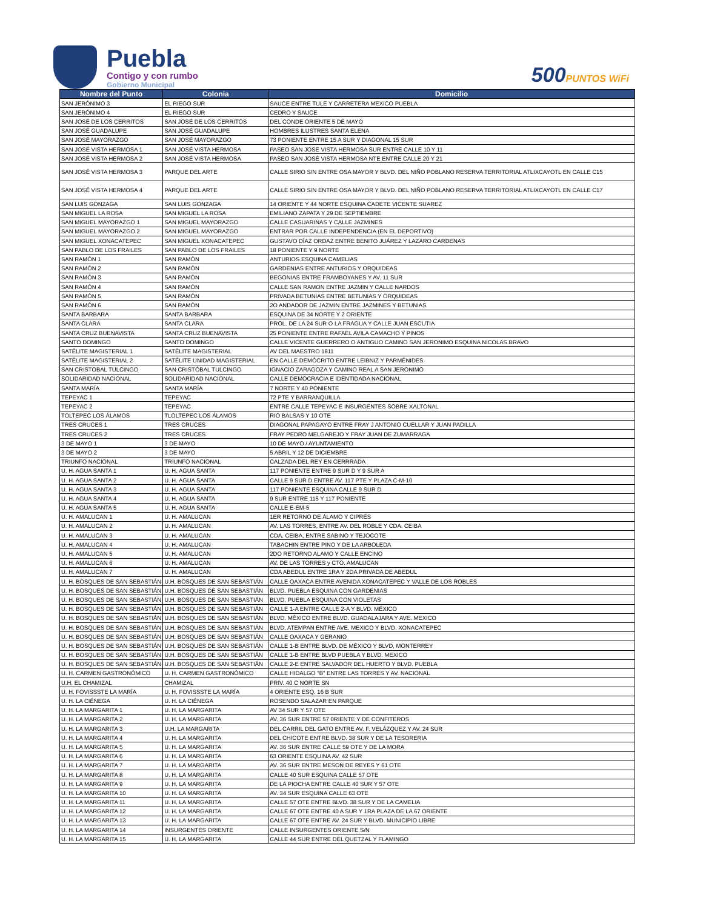Puebla
Contigo y con rumbo
Gobierno Municipal
500PUNTOS WiFi
| Nombre del Punto | Colonia | Domicilio |
| --- | --- | --- |
| SAN JERÓNIMO 3 | EL RIEGO SUR | SAUCE ENTRE TULE Y CARRETERA MEXICO PUEBLA |
| SAN JERÓNIMO 4 | EL RIEGO SUR | CEDRO Y SAUCE |
| SAN JOSÉ DE LOS CERRITOS | SAN JOSÉ DE LOS CERRITOS | DEL CONDE ORIENTE 5 DE MAYO |
| SAN JOSÉ GUADALUPE | SAN JOSÉ GUADALUPE | HOMBRES ILUSTRES SANTA ELENA |
| SAN JOSÉ MAYORAZGO | SAN JOSÉ MAYORAZGO | 73 PONIENTE ENTRE 15 A SUR Y DIAGONAL 15 SUR |
| SAN JOSÉ VISTA HERMOSA 1 | SAN JOSÉ VISTA HERMOSA | PASEO SAN JOSE VISTA HERMOSA SUR ENTRE CALLE 10 Y 11 |
| SAN JOSÉ VISTA HERMOSA 2 | SAN JOSÉ VISTA HERMOSA | PASEO SAN JOSÉ VISTA HERMOSA NTE ENTRE CALLE 20 Y 21 |
| SAN JOSÉ VISTA HERMOSA 3 | PARQUE DEL ARTE | CALLE SIRIO S/N ENTRE OSA MAYOR Y BLVD. DEL NIÑO POBLANO RESERVA TERRITORIAL ATLIXCAYOTL EN CALLE C15 |
| SAN JOSÉ VISTA HERMOSA 4 | PARQUE DEL ARTE | CALLE SIRIO S/N ENTRE OSA MAYOR Y BLVD. DEL NIÑO POBLANO RESERVA TERRITORIAL ATLIXCAYOTL EN CALLE C17 |
| SAN LUIS GONZAGA | SAN LUIS GONZAGA | 14 ORIENTE Y 44 NORTE ESQUINA CADETE VICENTE SUAREZ |
| SAN MIGUEL LA ROSA | SAN MIGUEL LA ROSA | EMILIANO ZAPATA Y 29 DE SEPTIEMBRE |
| SAN MIGUEL MAYORAZGO 1 | SAN MIGUEL MAYORAZGO | CALLE CASUARINAS Y CALLE JAZMINES |
| SAN MIGUEL MAYORAZGO 2 | SAN MIGUEL MAYORAZGO | ENTRAR POR CALLE INDEPENDENCIA (EN EL DEPORTIVO) |
| SAN MIGUEL XONACATEPEC | SAN MIGUEL XONACATEPEC | GUSTAVO DÍAZ ORDAZ ENTRE BENITO JUÁREZ Y LAZARO CARDENAS |
| SAN PABLO DE LOS FRAILES | SAN PABLO DE LOS FRAILES | 18 PONIENTE Y 9 NORTE |
| SAN RAMÓN 1 | SAN RAMÓN | ANTURIOS ESQUINA CAMELIAS |
| SAN RAMÓN 2 | SAN RAMÓN | GARDENIAS ENTRE ANTURIOS Y ORQUIDEAS |
| SAN RAMÓN 3 | SAN RAMÓN | BEGONIAS ENTRE FRAMBOYANES Y AV. 11 SUR |
| SAN RAMÓN 4 | SAN RAMÓN | CALLE SAN RAMON ENTRE JAZMIN Y CALLE NARDOS |
| SAN RAMÓN 5 | SAN RAMÓN | PRIVADA BETUNIAS ENTRE BETUNIAS Y ORQUIDEAS |
| SAN RAMÓN 6 | SAN RAMÓN | 2O ANDADOR DE JAZMIN ENTRE JAZMINES Y BETUNIAS |
| SANTA BARBARA | SANTA BARBARA | ESQUINA DE 34 NORTE Y 2 ORIENTE |
| SANTA CLARA | SANTA CLARA | PROL. DE LA 24 SUR O LA FRAGUA Y CALLE JUAN ESCUTIA |
| SANTA CRUZ BUENAVISTA | SANTA CRUZ BUENAVISTA | 25 PONIENTE ENTRE RAFAEL AVILA CAMACHO Y PINOS |
| SANTO DOMINGO | SANTO DOMINGO | CALLE VICENTE GUERRERO O ANTIGUO CAMINO SAN JERONIMO ESQUINA NICOLAS BRAVO |
| SATÉLITE MAGISTERIAL 1 | SATÉLITE MAGISTERIAL | AV DEL MAESTRO 1811 |
| SATÉLITE MAGISTERIAL 2 | SATÉLITE UNIDAD MAGISTERIAL | EN CALLE DEMÓCRITO ENTRE LEIBNIZ Y PARMÉNIDES |
| SAN CRISTOBAL TULCINGO | SAN CRISTÓBAL TULCINGO | IGNACIO ZARAGOZA Y CAMINO REAL A SAN JERONIMO |
| SOLIDARIDAD NACIONAL | SOLIDARIDAD NACIONAL | CALLE DEMOCRACIA E IDENTIDADA NACIONAL |
| SANTA MARÍA | SANTA MARÍA | 7 NORTE Y 40 PONIENTE |
| TEPEYAC 1 | TEPEYAC | 72 PTE Y BARRANQUILLA |
| TEPEYAC 2 | TEPEYAC | ENTRE CALLE TEPEYAC E INSURGENTES SOBRE XALTONAL |
| TOLTEPEC LOS ÁLAMOS | TLOLTEPEC LOS ÁLAMOS | RIO BALSAS Y 10 OTE |
| TRES CRUCES 1 | TRES CRUCES | DIAGONAL PAPAGAYO ENTRE FRAY J ANTONIO CUELLAR Y JUAN PADILLA |
| TRES CRUCES 2 | TRES CRUCES | FRAY PEDRO MELGAREJO Y FRAY JUAN DE ZUMARRAGA |
| 3 DE MAYO 1 | 3 DE MAYO | 10 DE MAYO / AYUNTAMIENTO |
| 3 DE MAYO 2 | 3 DE MAYO | 5 ABRIL Y 12 DE DICIEMBRE |
| TRIUNFO NACIONAL | TRIUNFO NACIONAL | CALZADA DEL REY EN CERRRADA |
| U. H. AGUA SANTA 1 | U. H. AGUA SANTA | 117 PONIENTE ENTRE 9 SUR D Y 9 SUR A |
| U. H. AGUA SANTA 2 | U. H. AGUA SANTA | CALLE 9 SUR D ENTRE AV. 117 PTE Y PLAZA C-M-10 |
| U. H. AGUA SANTA 3 | U. H. AGUA SANTA | 117 PONIENTE ESQUINA CALLE 9 SUR D |
| U. H. AGUA SANTA 4 | U. H. AGUA SANTA | 9 SUR ENTRE 115 Y 117 PONIENTE |
| U. H. AGUA SANTA 5 | U. H. AGUA SANTA | CALLE E-EM-5 |
| U. H. AMALUCAN 1 | U. H. AMALUCAN | 1ER RETORNO DE ÁLAMO Y CIPRÉS |
| U. H. AMALUCAN 2 | U. H. AMALUCAN | AV. LAS TORRES, ENTRE AV. DEL ROBLE Y CDA. CEIBA |
| U. H. AMALUCAN 3 | U. H. AMALUCAN | CDA. CEIBA, ENTRE SABINO Y TEJOCOTE |
| U. H. AMALUCAN 4 | U. H. AMALUCAN | TABACHIN ENTRE PINO Y DE LA ARBOLEDA |
| U. H. AMALUCAN 5 | U. H. AMALUCAN | 2DO RETORNO ALAMO Y CALLE ENCINO |
| U. H. AMALUCAN 6 | U. H. AMALUCAN | AV. DE LAS TORRES y CTO. AMALUCAN |
| U. H. AMALUCAN 7 | U. H. AMALUCAN | CDA ABEDUL ENTRE 1RA Y 2DA PRIVADA DE ABEDUL |
| U. H. BOSQUES DE SAN SEBASTIÁN | U.H. BOSQUES DE SAN SEBASTIÁN | CALLE OAXACA ENTRE AVENIDA XONACATEPEC Y VALLE DE LOS ROBLES |
| U. H. BOSQUES DE SAN SEBASTIÁN | U.H. BOSQUES DE SAN SEBASTIÁN | BLVD. PUEBLA ESQUINA CON GARDENIAS |
| U. H. BOSQUES DE SAN SEBASTIÁN | U.H. BOSQUES DE SAN SEBASTIÁN | BLVD. PUEBLA ESQUINA CON VIOLETAS |
| U. H. BOSQUES DE SAN SEBASTIÁN | U.H. BOSQUES DE SAN SEBASTIÁN | CALLE 1-A ENTRE CALLE 2-A Y BLVD. MÉXICO |
| U. H. BOSQUES DE SAN SEBASTIÁN | U.H. BOSQUES DE SAN SEBASTIÁN | BLVD. MÉXICO ENTRE BLVD. GUADALAJARA Y AVE. MEXICO |
| U. H. BOSQUES DE SAN SEBASTIÁN | U.H. BOSQUES DE SAN SEBASTIÁN | BLVD. ATEMPAN ENTRE AVE. MEXICO Y BLVD. XONACATEPEC |
| U. H. BOSQUES DE SAN SEBASTIÁN | U.H. BOSQUES DE SAN SEBASTIÁN | CALLE OAXACA Y GERANIO |
| U. H. BOSQUES DE SAN SEBASTIÁN | U.H. BOSQUES DE SAN SEBASTIÁN | CALLE 1-B ENTRE BLVD. DE MÉXICO Y BLVD, MONTERREY |
| U. H. BOSQUES DE SAN SEBASTIÁN | U.H. BOSQUES DE SAN SEBASTIÁN | CALLE 1-B ENTRE BLVD PUEBLA Y BLVD. MEXICO |
| U. H. BOSQUES DE SAN SEBASTIÁN | U.H. BOSQUES DE SAN SEBASTIÁN | CALLE 2-E ENTRE SALVADOR DEL HUERTO Y BLVD. PUEBLA |
| U. H. CARMEN GASTRONÓMICO | U. H. CARMEN GASTRONÓMICO | CALLE HIDALGO "B" ENTRE LAS TORRES Y AV. NACIONAL |
| U.H. EL CHAMIZAL | CHAMIZAL | PRIV. 40 C NORTE SN |
| U. H. FOVISSSTE LA MARÍA | U. H. FOVISSSTE LA MARÍA | 4 ORIENTE ESQ. 16 B SUR |
| U. H. LA CIÉNEGA | U. H. LA CIÉNEGA | ROSENDO SALAZAR EN PARQUE |
| U. H. LA MARGARITA 1 | U. H. LA MARGARITA | AV 34 SUR Y 57 OTE |
| U. H. LA MARGARITA 2 | U. H. LA MARGARITA | AV. 36 SUR ENTRE 57 0RIENTE Y DE CONFITEROS |
| U. H. LA MARGARITA 3 | U.H. LA MARGARITA | DEL CARRIL DEL GATO ENTRE AV. F. VELÁZQUEZ Y AV. 24 SUR |
| U. H. LA MARGARITA 4 | U. H. LA MARGARITA | DEL CHICOTE ENTRE BLVD. 38 SUR Y DE LA TESORERIA |
| U. H. LA MARGARITA 5 | U. H. LA MARGARITA | AV. 36 SUR ENTRE CALLE 59 OTE Y DE LA MORA |
| U. H. LA MARGARITA 6 | U. H. LA MARGARITA | 63 ORIENTE ESQUINA AV. 42 SUR |
| U. H. LA MARGARITA 7 | U. H. LA MARGARITA | AV. 36 SUR ENTRE MESON DE REYES Y 61 OTE |
| U. H. LA MARGARITA 8 | U. H. LA MARGARITA | CALLE 40 SUR ESQUINA CALLE 57 OTE |
| U. H. LA MARGARITA 9 | U. H. LA MARGARITA | DE LA PIOCHA ENTRE CALLE 40 SUR Y 57 OTE |
| U. H. LA MARGARITA 10 | U. H. LA MARGARITA | AV. 34 SUR ESQUINA CALLE 63 OTE |
| U. H. LA MARGARITA 11 | U. H. LA MARGARITA | CALLE 57 OTE ENTRE BLVD. 38 SUR Y DE LA CAMELIA |
| U. H. LA MARGARITA 12 | U. H. LA MARGARITA | CALLE 67 OTE ENTRE 40 A SUR Y 1RA PLAZA DE LA 67 ORIENTE |
| U. H. LA MARGARITA 13 | U. H. LA MARGARITA | CALLE 67 OTE ENTRE AV. 24 SUR Y BLVD. MUNICIPIO LIBRE |
| U. H. LA MARGARITA 14 | INSURGENTES ORIENTE | CALLE INSURGENTES ORIENTE S/N |
| U. H. LA MARGARITA 15 | U. H. LA MARGARITA | CALLE 44 SUR ENTRE DEL QUETZAL Y FLAMINGO |